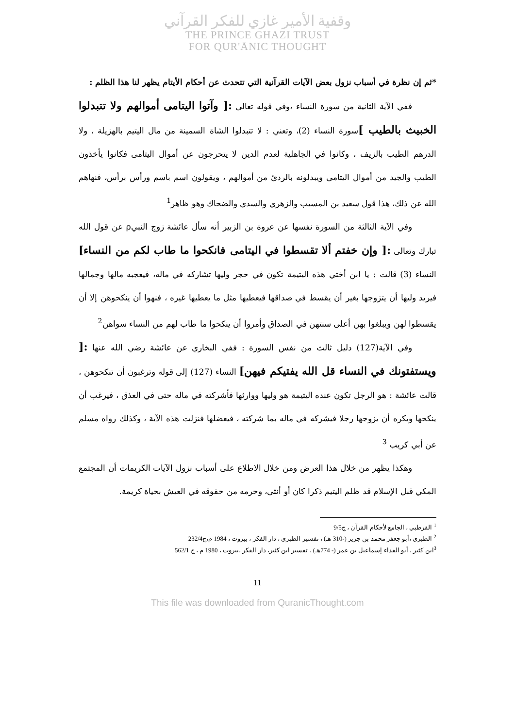وقفية الأمير غازي للفكر القرآني
THE PRINCE GHAZI TRUST
FOR QUR'ĀNIC THOUGHT
*ثم إن نظرة في أسباب نزول بعض الآيات القرآنية التي تتحدث عن أحكام الأيتام يظهر لنا هذا الظلم :
ففي الآية الثانية من سورة النساء ،وفي قوله تعالى :[ وآتوا اليتامى أموالهم ولا تتبدلوا الخبيث بالطيب ] سورة النساء (2)، وتعني : لا تتبدلوا الشاة السمينة من مال اليتيم بالهزيلة ، ولا الدرهم الطيب بالزيف ، وكانوا في الجاهلية لعدم الدين لا يتحرجون عن أموال اليتامى فكانوا يأخذون الطيب والجيد من أموال اليتامى ويبدلونه بالردئ من أموالهم ، ويقولون اسم باسم ورأس برأس، فنهاهم الله عن ذلك، هذا قول سعيد بن المسيب والزهري والسدي والضحاك وهو ظاهر<sup>1</sup>
وفي الآية الثالثة من السورة نفسها عن عروة بن الزبير أنه سأل عائشة زوج النبيρ عن قول الله تبارك وتعالى :[ وإن خفتم ألا تقسطوا في اليتامى فانكحوا ما طاب لكم من النساء] النساء (3) قالت : يا ابن أختي هذه اليتيمة تكون في حجر وليها تشاركه في ماله، فيعجبه مالها وجمالها فيريد وليها أن يتزوجها بغير أن يقسط في صداقها فيعطيها مثل ما يعطيها غيره ، فنهوا أن ينكحوهن إلا أن يقسطوا لهن ويبلغوا بهن أعلى سنتهن في الصداق وأمروا أن ينكحوا ما طاب لهم من النساء سواهن<sup>2</sup>
وفي الآية(127) دليل ثالث من نفس السورة : ففي البخاري عن عائشة رضي الله عنها :[ ويستفتونك في النساء قل الله يفتيكم فيهن] النساء (127) إلى قوله وترغبون أن تنكحوهن ، قالت عائشة : هو الرجل تكون عنده اليتيمة هو وليها ووارثها فأشركته في ماله حتى في العذق ، فيرغب أن ينكحها ويكره أن يزوجها رجلا فيشركه في ماله بما شركته ، فيعضلها فنزلت هذه الآية ، وكذلك رواه مسلم عن أبي كريب <sup>3</sup>
وهكذا يظهر من خلال هذا العرض ومن خلال الاطلاع على أسباب نزول الآيات الكريمات أن المجتمع المكي قبل الإسلام قد ظلم اليتيم ذكرا كان أو أنثى، وحرمه من حقوقه في العيش بحياة كريمة.
<sup>1</sup> القرطبي ، الجامع لأحكام القرآن ، ج9/5
<sup>2</sup> الطبري ،أبو جعفر محمد بن جرير (-310 هـ) ، تفسير الطبري ، دار الفكر ، بيروت ، 1984 م،ج232/4
<sup>3</sup> ابن كثير ، أبو الفداء إسماعيل بن عمر (- 774هـ) ، تفسير ابن كثير، دار الفكر ،بيروت ، 1980 م ، ج 562/1
11
This file was downloaded from QuranicThought.com